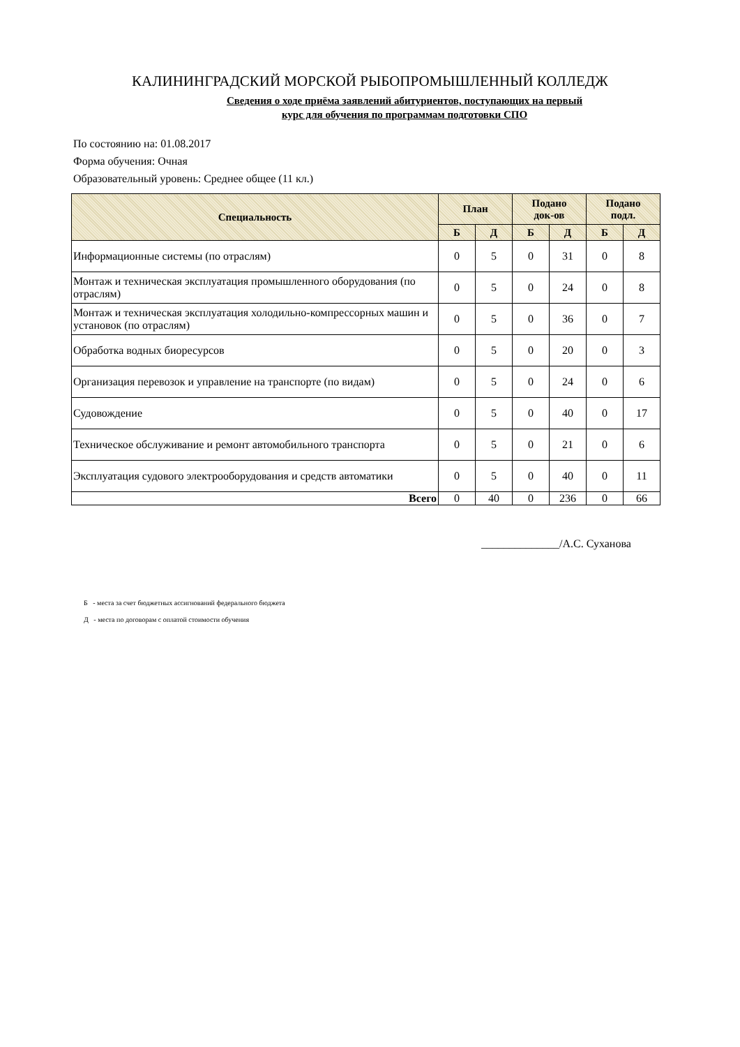КАЛИНИНГРАДСКИЙ МОРСКОЙ РЫБОПРОМЫШЛЕННЫЙ КОЛЛЕДЖ
Сведения о ходе приёма заявлений абитуриентов, поступающих на первый
курс для обучения по программам подготовки СПО
По состоянию на: 01.08.2017
Форма обучения: Очная
Образовательный уровень: Среднее общее (11 кл.)
| Специальность | План | | Подано док-ов | | Подано подл. | |
| --- | --- | --- | --- | --- | --- | --- |
| | Б | Д | Б | Д | Б | Д |
| Информационные системы (по отраслям) | 0 | 5 | 0 | 31 | 0 | 8 |
| Монтаж и техническая эксплуатация промышленного оборудования (по отраслям) | 0 | 5 | 0 | 24 | 0 | 8 |
| Монтаж и техническая эксплуатация холодильно-компрессорных машин и установок (по отраслям) | 0 | 5 | 0 | 36 | 0 | 7 |
| Обработка водных биоресурсов | 0 | 5 | 0 | 20 | 0 | 3 |
| Организация перевозок и управление на транспорте (по видам) | 0 | 5 | 0 | 24 | 0 | 6 |
| Судовождение | 0 | 5 | 0 | 40 | 0 | 17 |
| Техническое обслуживание и ремонт автомобильного транспорта | 0 | 5 | 0 | 21 | 0 | 6 |
| Эксплуатация судового электрооборудования и средств автоматики | 0 | 5 | 0 | 40 | 0 | 11 |
| Всего | 0 | 40 | 0 | 236 | 0 | 66 |
______________/А.С. Суханова
Б - места за счет бюджетных ассигнований федерального бюджета
Д - места по договорам с оплатой стоимости обучения